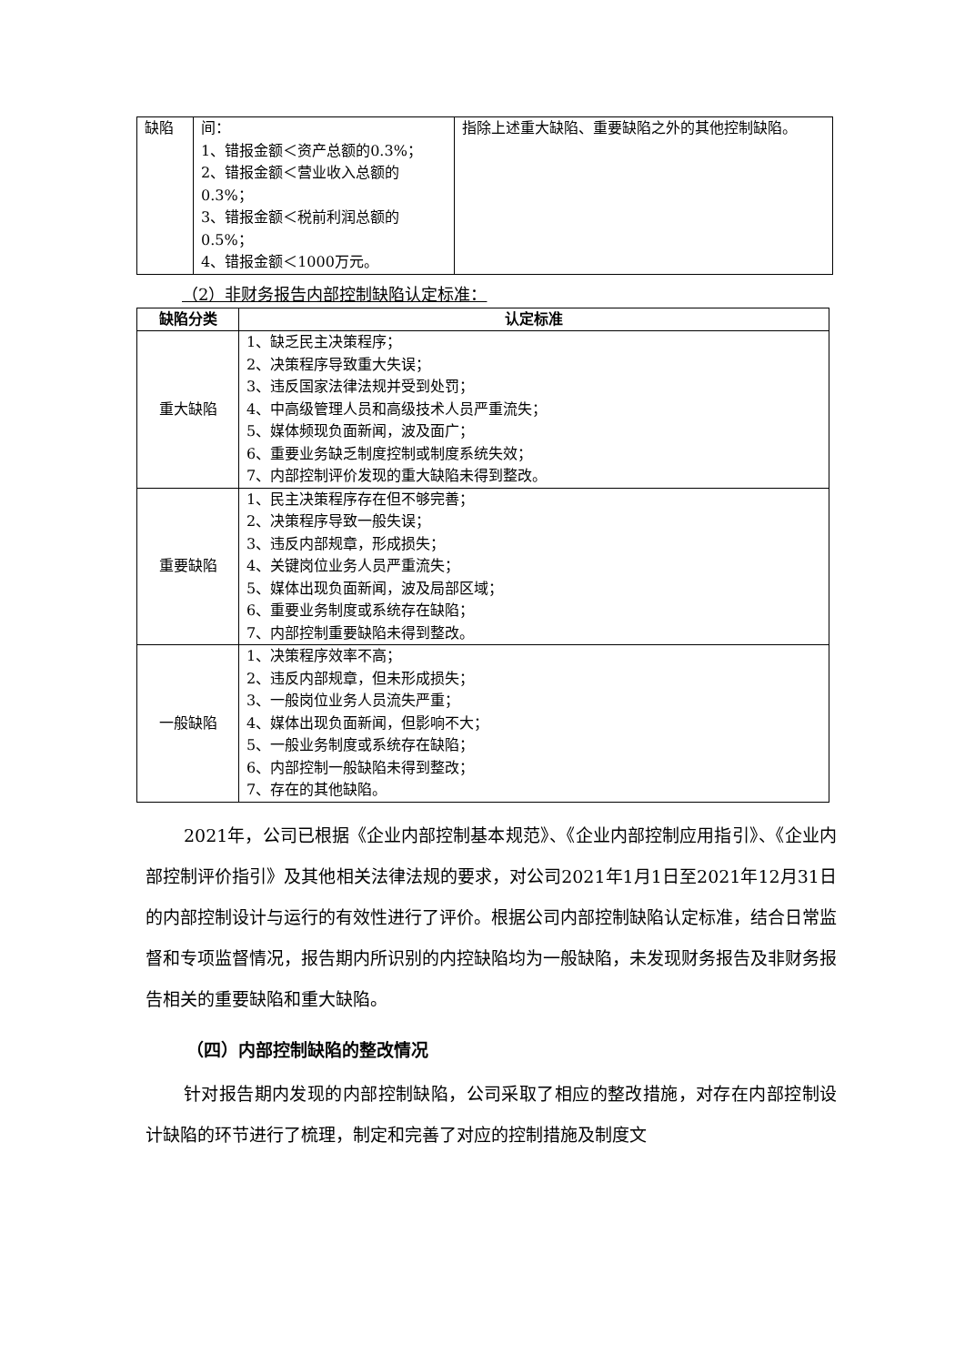| 缺陷 | 间： 1、错报金额＜资产总额的0.3%； 2、错报金额＜营业收入总额的0.3%； 3、错报金额＜税前利润总额的0.5%； 4、错报金额＜1000万元。 | 指除上述重大缺陷、重要缺陷之外的其他控制缺陷。 |
（2）非财务报告内部控制缺陷认定标准：
| 缺陷分类 | 认定标准 |
| --- | --- |
| 重大缺陷 | 1、缺乏民主决策程序； 2、决策程序导致重大失误； 3、违反国家法律法规并受到处罚； 4、中高级管理人员和高级技术人员严重流失； 5、媒体频现负面新闻，波及面广； 6、重要业务缺乏制度控制或制度系统失效； 7、内部控制评价发现的重大缺陷未得到整改。 |
| 重要缺陷 | 1、民主决策程序存在但不够完善； 2、决策程序导致一般失误； 3、违反内部规章，形成损失； 4、关键岗位业务人员严重流失； 5、媒体出现负面新闻，波及局部区域； 6、重要业务制度或系统存在缺陷； 7、内部控制重要缺陷未得到整改。 |
| 一般缺陷 | 1、决策程序效率不高； 2、违反内部规章，但未形成损失； 3、一般岗位业务人员流失严重； 4、媒体出现负面新闻，但影响不大； 5、一般业务制度或系统存在缺陷； 6、内部控制一般缺陷未得到整改； 7、存在的其他缺陷。 |
2021年，公司已根据《企业内部控制基本规范》、《企业内部控制应用指引》、《企业内部控制评价指引》及其他相关法律法规的要求，对公司2021年1月1日至2021年12月31日的内部控制设计与运行的有效性进行了评价。根据公司内部控制缺陷认定标准，结合日常监督和专项监督情况，报告期内所识别的内控缺陷均为一般缺陷，未发现财务报告及非财务报告相关的重要缺陷和重大缺陷。
（四）内部控制缺陷的整改情况
针对报告期内发现的内部控制缺陷，公司采取了相应的整改措施，对存在内部控制设计缺陷的环节进行了梳理，制定和完善了对应的控制措施及制度文